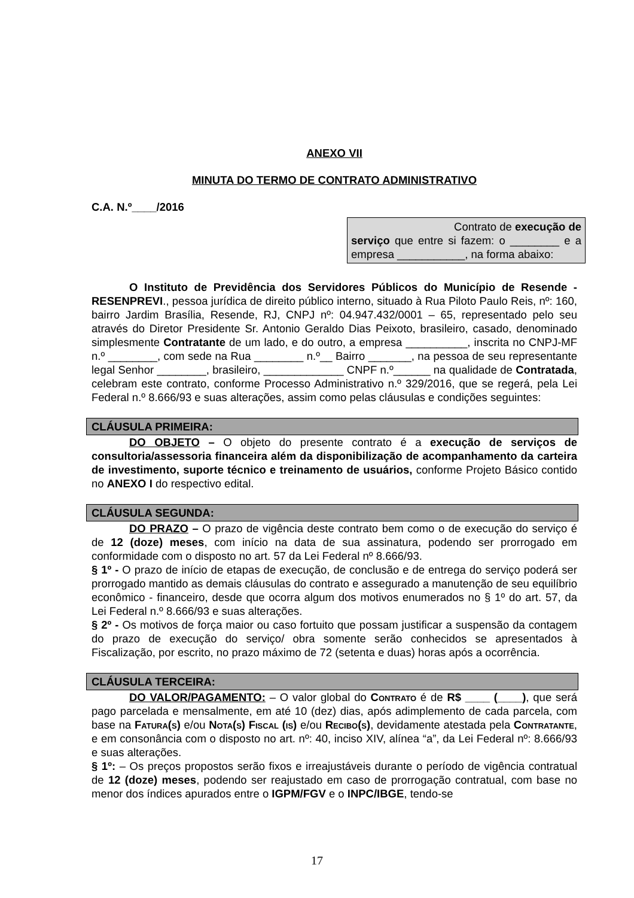ANEXO VII
MINUTA DO TERMO DE CONTRATO ADMINISTRATIVO
C.A. N.º____/2016
Contrato de execução de
serviço que entre si fazem: o ________ e a empresa ___________, na forma abaixo:
O Instituto de Previdência dos Servidores Públicos do Município de Resende - RESENPREVI., pessoa jurídica de direito público interno, situado à Rua Piloto Paulo Reis, nº: 160, bairro Jardim Brasília, Resende, RJ, CNPJ nº: 04.947.432/0001 – 65, representado pelo seu através do Diretor Presidente Sr. Antonio Geraldo Dias Peixoto, brasileiro, casado, denominado simplesmente Contratante de um lado, e do outro, a empresa __________, inscrita no CNPJ-MF n.º ________, com sede na Rua ________ n.º__ Bairro _______, na pessoa de seu representante legal Senhor ________, brasileiro, _____________ CNPF n.º______ na qualidade de Contratada, celebram este contrato, conforme Processo Administrativo n.º 329/2016, que se regerá, pela Lei Federal n.º 8.666/93 e suas alterações, assim como pelas cláusulas e condições seguintes:
CLÁUSULA PRIMEIRA:
DO OBJETO – O objeto do presente contrato é a execução de serviços de consultoria/assessoria financeira além da disponibilização de acompanhamento da carteira de investimento, suporte técnico e treinamento de usuários, conforme Projeto Básico contido no ANEXO I do respectivo edital.
CLÁUSULA SEGUNDA:
DO PRAZO – O prazo de vigência deste contrato bem como o de execução do serviço é de 12 (doze) meses, com início na data de sua assinatura, podendo ser prorrogado em conformidade com o disposto no art. 57 da Lei Federal nº 8.666/93.
§ 1º - O prazo de início de etapas de execução, de conclusão e de entrega do serviço poderá ser prorrogado mantido as demais cláusulas do contrato e assegurado a manutenção de seu equilíbrio econômico - financeiro, desde que ocorra algum dos motivos enumerados no § 1º do art. 57, da Lei Federal n.º 8.666/93 e suas alterações.
§ 2º - Os motivos de força maior ou caso fortuito que possam justificar a suspensão da contagem do prazo de execução do serviço/ obra somente serão conhecidos se apresentados à Fiscalização, por escrito, no prazo máximo de 72 (setenta e duas) horas após a ocorrência.
CLÁUSULA TERCEIRA:
DO VALOR/PAGAMENTO: – O valor global do Contrato é de R$ ____ (____), que será pago parcelada e mensalmente, em até 10 (dez) dias, após adimplemento de cada parcela, com base na Fatura(s) e/ou Nota(s) Fiscal (is) e/ou Recibo(s), devidamente atestada pela Contratante, e em consonância com o disposto no art. nº: 40, inciso XIV, alínea “a”, da Lei Federal nº: 8.666/93 e suas alterações.
§ 1º: – Os preços propostos serão fixos e irreajustáveis durante o período de vigência contratual de 12 (doze) meses, podendo ser reajustado em caso de prorrogação contratual, com base no menor dos índices apurados entre o IGPM/FGV e o INPC/IBGE, tendo-se
17